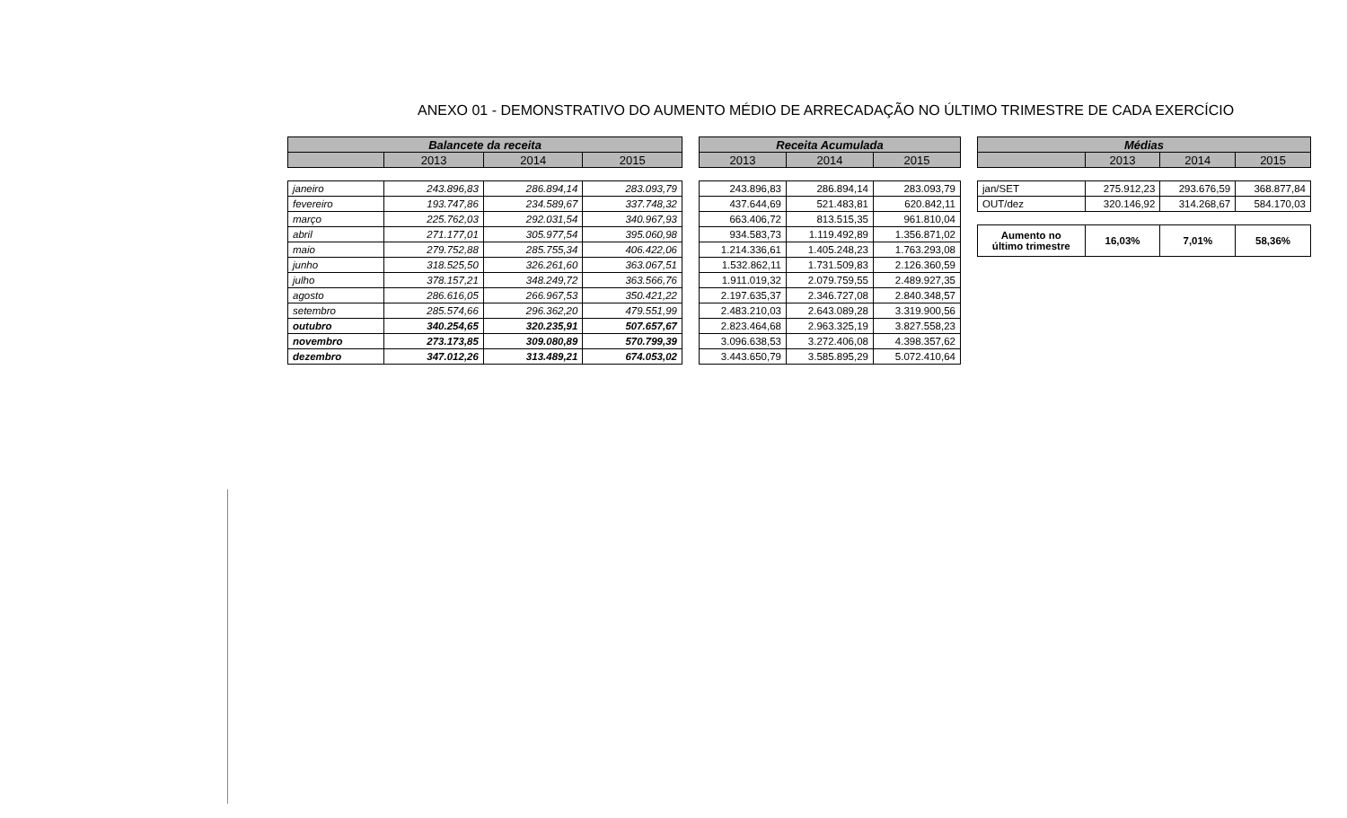ANEXO 01 - DEMONSTRATIVO DO AUMENTO MÉDIO DE ARRECADAÇÃO NO ÚLTIMO TRIMESTRE DE CADA EXERCÍCIO
| Balancete da receita | | | |
| --- | --- | --- | --- |
| | 2013 | 2014 | 2015 |
| janeiro | 243.896,83 | 286.894,14 | 283.093,79 |
| fevereiro | 193.747,86 | 234.589,67 | 337.748,32 |
| março | 225.762,03 | 292.031,54 | 340.967,93 |
| abril | 271.177,01 | 305.977,54 | 395.060,98 |
| maio | 279.752,88 | 285.755,34 | 406.422,06 |
| junho | 318.525,50 | 326.261,60 | 363.067,51 |
| julho | 378.157,21 | 348.249,72 | 363.566,76 |
| agosto | 286.616,05 | 266.967,53 | 350.421,22 |
| setembro | 285.574,66 | 296.362,20 | 479.551,99 |
| outubro | 340.254,65 | 320.235,91 | 507.657,67 |
| novembro | 273.173,85 | 309.080,89 | 570.799,39 |
| dezembro | 347.012,26 | 313.489,21 | 674.053,02 |
| Receita Acumulada | | |
| --- | --- | --- |
| 2013 | 2014 | 2015 |
| 243.896,83 | 286.894,14 | 283.093,79 |
| 437.644,69 | 521.483,81 | 620.842,11 |
| 663.406,72 | 813.515,35 | 961.810,04 |
| 934.583,73 | 1.119.492,89 | 1.356.871,02 |
| 1.214.336,61 | 1.405.248,23 | 1.763.293,08 |
| 1.532.862,11 | 1.731.509,83 | 2.126.360,59 |
| 1.911.019,32 | 2.079.759,55 | 2.489.927,35 |
| 2.197.635,37 | 2.346.727,08 | 2.840.348,57 |
| 2.483.210,03 | 2.643.089,28 | 3.319.900,56 |
| 2.823.464,68 | 2.963.325,19 | 3.827.558,23 |
| 3.096.638,53 | 3.272.406,08 | 4.398.357,62 |
| 3.443.650,79 | 3.585.895,29 | 5.072.410,64 |
| Médias | | | |
| --- | --- | --- | --- |
| | 2013 | 2014 | 2015 |
| jan/SET | 275.912,23 | 293.676,59 | 368.877,84 |
| OUT/dez | 320.146,92 | 314.268,67 | 584.170,03 |
| Aumento no último trimestre | 16,03% | 7,01% | 58,36% |